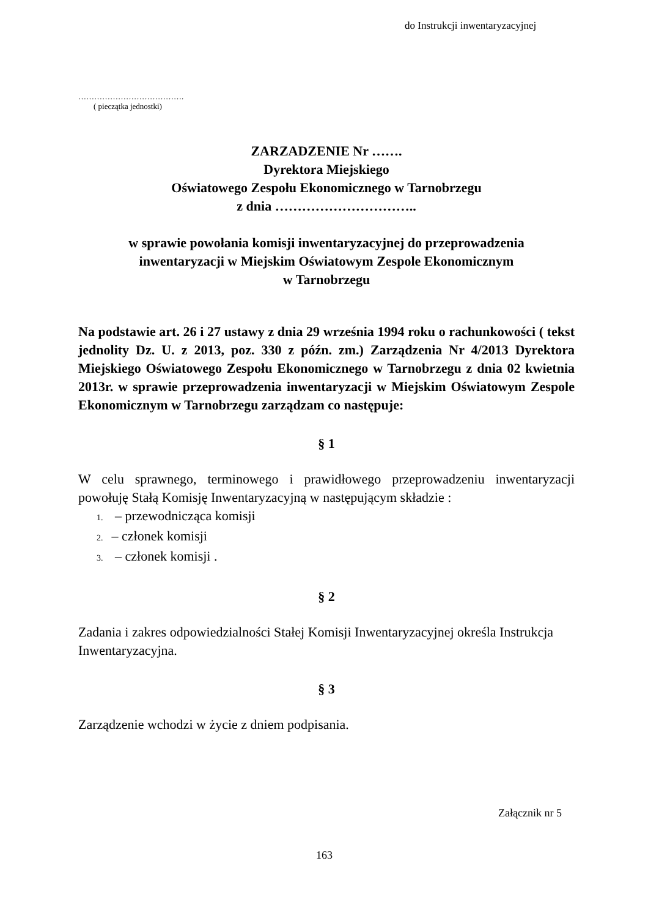do Instrukcji inwentaryzacyjnej
………………………………….
( pieczątka jednostki)
ZARZADZENIE Nr …….
Dyrektora Miejskiego
Oświatowego Zespołu Ekonomicznego w Tarnobrzegu
z dnia …………………………..
w sprawie powołania komisji inwentaryzacyjnej do przeprowadzenia
inwentaryzacji w Miejskim Oświatowym Zespole Ekonomicznym
w Tarnobrzegu
Na podstawie art. 26 i 27 ustawy z dnia 29 września 1994 roku o rachunkowości ( tekst jednolity Dz. U. z 2013, poz. 330 z późn. zm.) Zarządzenia Nr 4/2013 Dyrektora Miejskiego Oświatowego Zespołu Ekonomicznego w Tarnobrzegu z dnia 02 kwietnia 2013r. w sprawie przeprowadzenia inwentaryzacji w Miejskim Oświatowym Zespole Ekonomicznym w Tarnobrzegu zarządzam co następuje:
§ 1
W celu sprawnego, terminowego i prawidłowego przeprowadzeniu inwentaryzacji powołuję Stałą Komisję Inwentaryzacyjną w następującym składzie :
1. – przewodnicząca komisji
2. – członek komisji
3. – członek komisji .
§ 2
Zadania i zakres odpowiedzialności Stałej Komisji Inwentaryzacyjnej określa Instrukcja Inwentaryzacyjna.
§ 3
Zarządzenie wchodzi w życie z dniem podpisania.
Załącznik nr 5
163